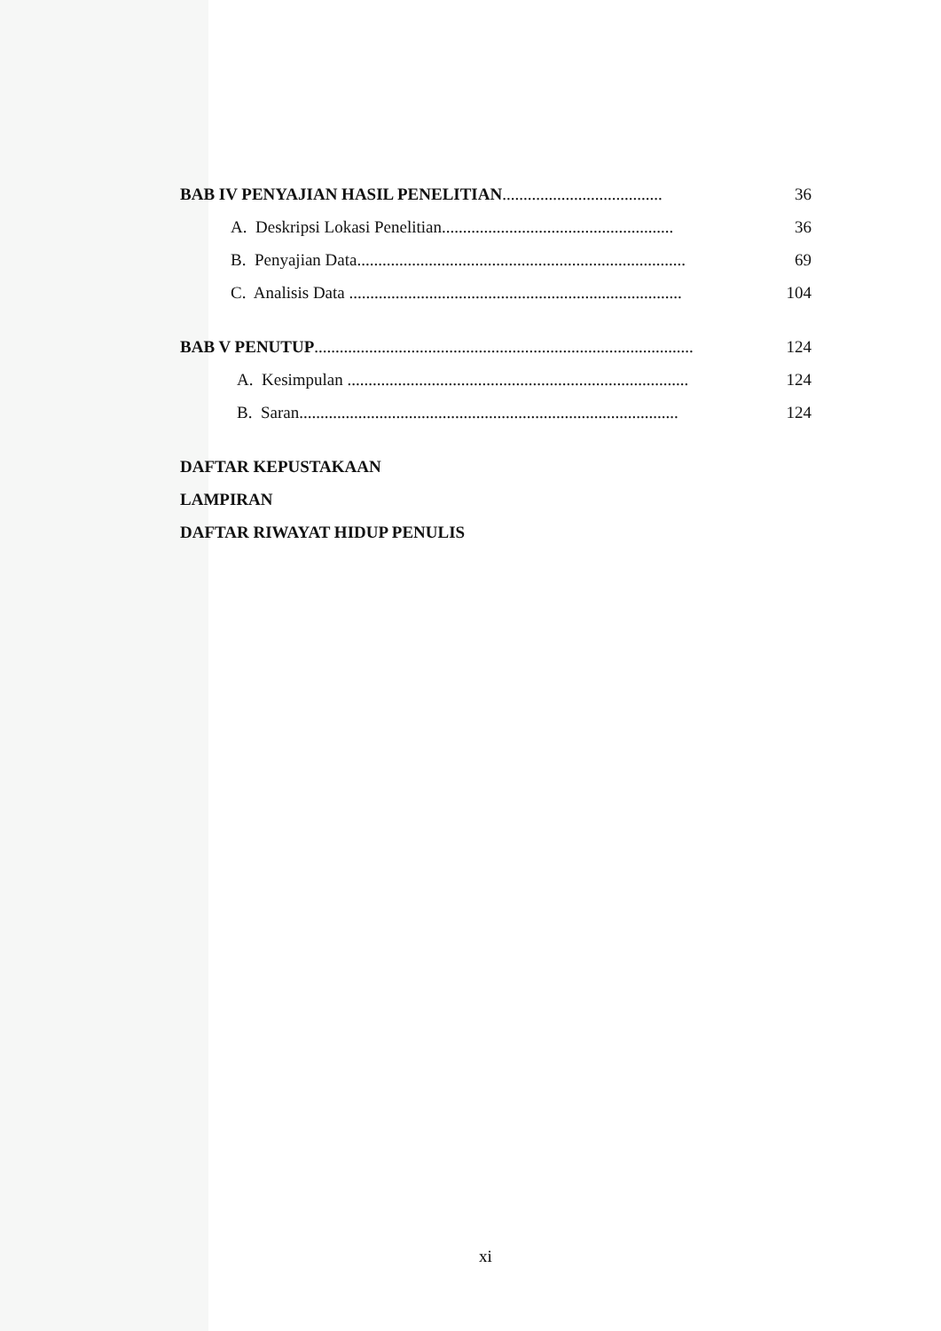BAB IV PENYAJIAN HASIL PENELITIAN...................................... 36
A. Deskripsi Lokasi Penelitian....................................................... 36
B. Penyajian Data.............................................................................. 69
C. Analisis Data ............................................................................... 104
BAB V PENUTUP.......................................................................................... 124
A. Kesimpulan ................................................................................. 124
B. Saran.......................................................................................... 124
DAFTAR KEPUSTAKAAN
LAMPIRAN
DAFTAR RIWAYAT HIDUP PENULIS
xi